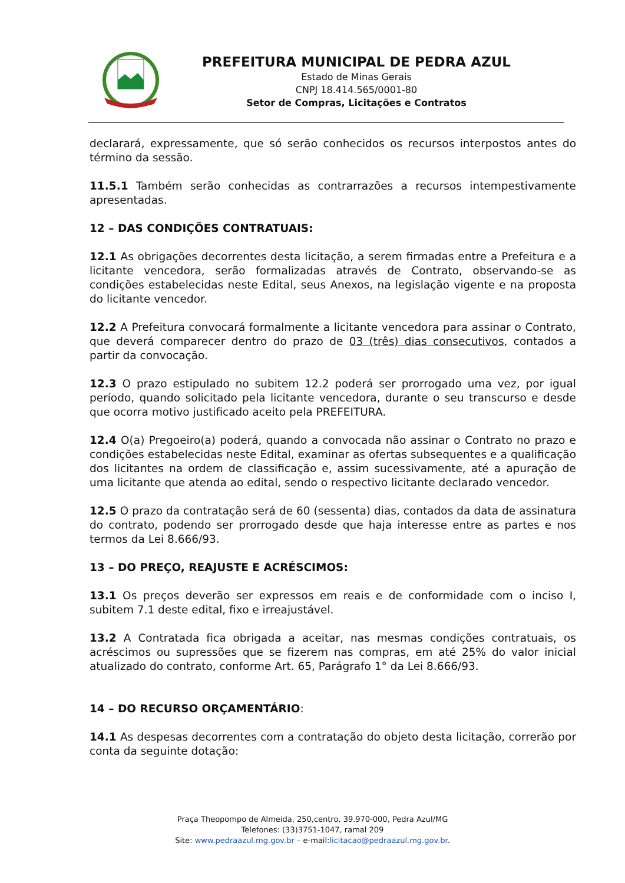PREFEITURA MUNICIPAL DE PEDRA AZUL
Estado de Minas Gerais
CNPJ 18.414.565/0001-80
Setor de Compras, Licitações e Contratos
declarará, expressamente, que só serão conhecidos os recursos interpostos antes do término da sessão.
11.5.1 Também serão conhecidas as contrarrazões a recursos intempestivamente apresentadas.
12 – DAS CONDIÇÕES CONTRATUAIS:
12.1 As obrigações decorrentes desta licitação, a serem firmadas entre a Prefeitura e a licitante vencedora, serão formalizadas através de Contrato, observando-se as condições estabelecidas neste Edital, seus Anexos, na legislação vigente e na proposta do licitante vencedor.
12.2 A Prefeitura convocará formalmente a licitante vencedora para assinar o Contrato, que deverá comparecer dentro do prazo de 03 (três) dias consecutivos, contados a partir da convocação.
12.3 O prazo estipulado no subitem 12.2 poderá ser prorrogado uma vez, por igual período, quando solicitado pela licitante vencedora, durante o seu transcurso e desde que ocorra motivo justificado aceito pela PREFEITURA.
12.4 O(a) Pregoeiro(a) poderá, quando a convocada não assinar o Contrato no prazo e condições estabelecidas neste Edital, examinar as ofertas subsequentes e a qualificação dos licitantes na ordem de classificação e, assim sucessivamente, até a apuração de uma licitante que atenda ao edital, sendo o respectivo licitante declarado vencedor.
12.5 O prazo da contratação será de 60 (sessenta) dias, contados da data de assinatura do contrato, podendo ser prorrogado desde que haja interesse entre as partes e nos termos da Lei 8.666/93.
13 – DO PREÇO, REAJUSTE E ACRÉSCIMOS:
13.1 Os preços deverão ser expressos em reais e de conformidade com o inciso I, subitem 7.1 deste edital, fixo e irreajustável.
13.2 A Contratada fica obrigada a aceitar, nas mesmas condições contratuais, os acréscimos ou supressões que se fizerem nas compras, em até 25% do valor inicial atualizado do contrato, conforme Art. 65, Parágrafo 1° da Lei 8.666/93.
14 – DO RECURSO ORÇAMENTÁRIO:
14.1 As despesas decorrentes com a contratação do objeto desta licitação, correrão por conta da seguinte dotação:
Praça Theopompo de Almeida, 250,centro, 39.970-000, Pedra Azul/MG
Telefones: (33)3751-1047, ramal 209
Site: www.pedraazul.mg.gov.br – e-mail:licitacao@pedraazul.mg.gov.br.